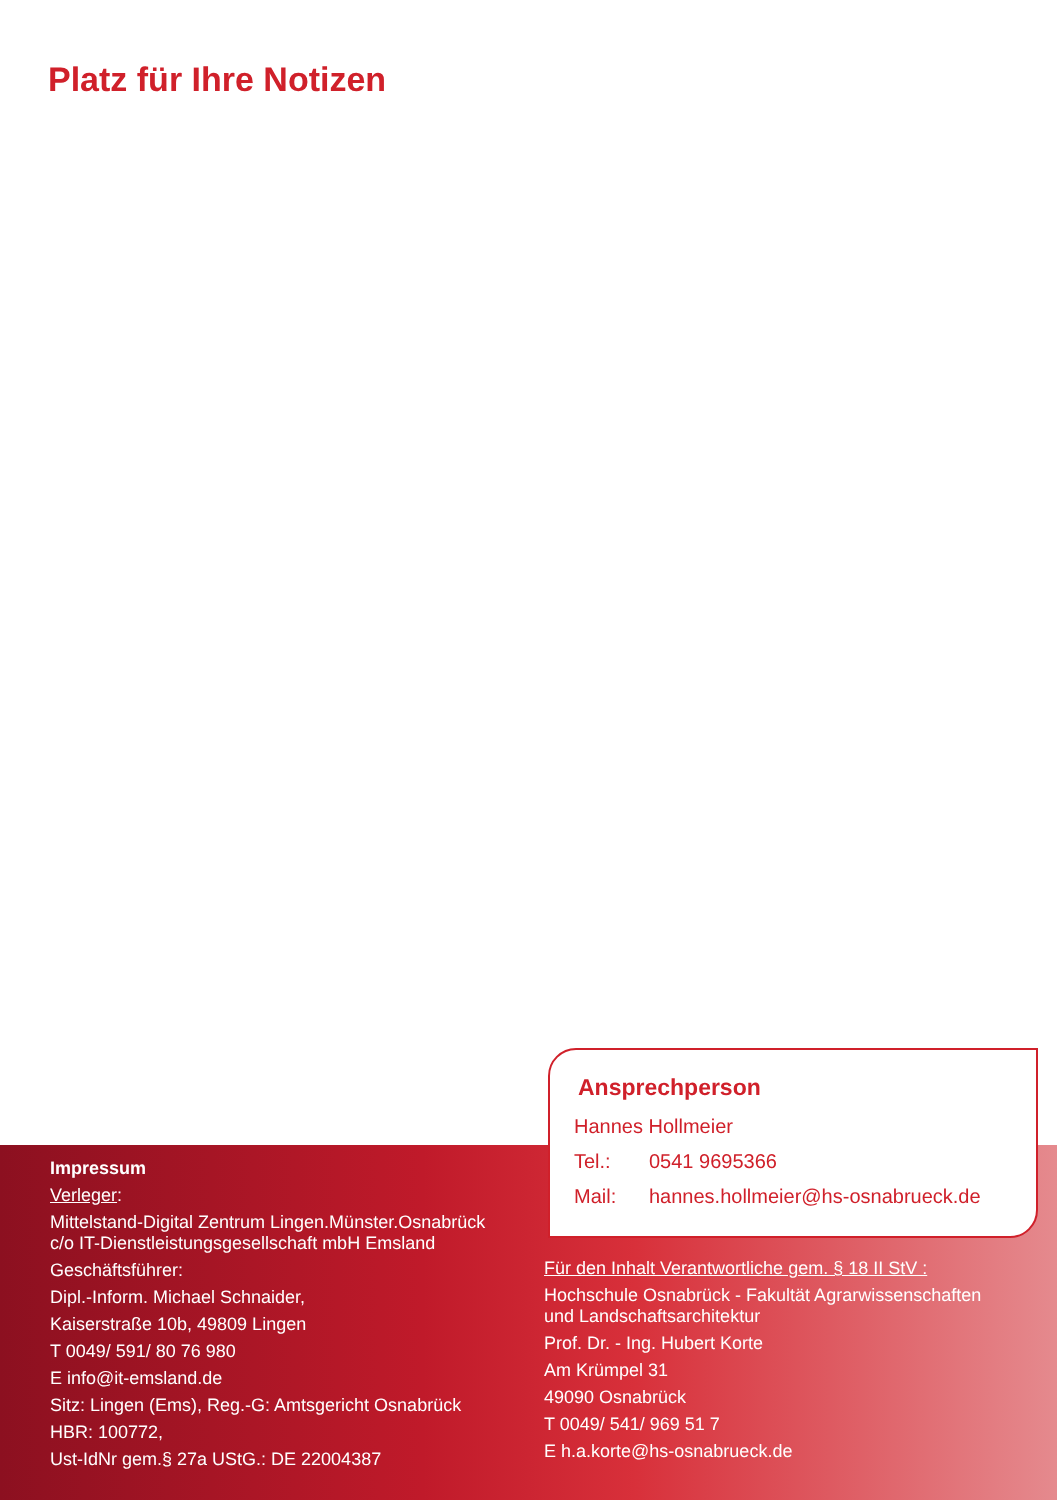Platz für Ihre Notizen
Ansprechperson
Hannes Hollmeier
Tel.: 0541 9695366
Mail: hannes.hollmeier@hs-osnabrueck.de
Impressum
Verleger:
Mittelstand-Digital Zentrum Lingen.Münster.Osnabrück
c/o IT-Dienstleistungsgesellschaft mbH Emsland
Geschäftsführer:
Dipl.-Inform. Michael Schnaider,
Kaiserstraße 10b, 49809 Lingen
T 0049/ 591/ 80 76 980
E info@it-emsland.de
Sitz: Lingen (Ems), Reg.-G: Amtsgericht Osnabrück
HBR: 100772,
Ust-IdNr gem.§ 27a UStG.: DE 22004387
Für den Inhalt Verantwortliche gem. § 18 II StV :
Hochschule Osnabrück - Fakultät Agrarwissenschaften
und Landschaftsarchitektur
Prof. Dr. - Ing. Hubert Korte
Am Krümpel 31
49090 Osnabrück
T 0049/ 541/ 969 51 7
E h.a.korte@hs-osnabrueck.de